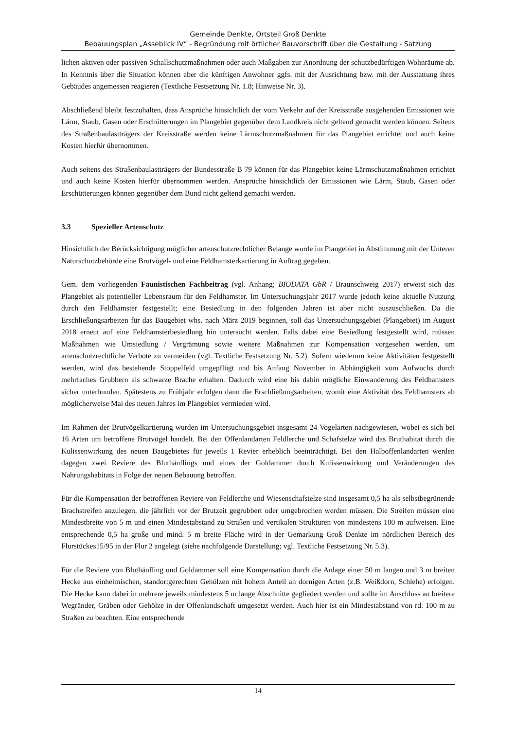Gemeinde Denkte, Ortsteil Groß Denkte
Bebauungsplan „Asseblick IV“ - Begründung mit örtlicher Bauvorschrift über die Gestaltung - Satzung
lichen aktiven oder passiven Schallschutzmaßnahmen oder auch Maßgaben zur Anordnung der schutzbedürftigen Wohnräume ab. In Kenntnis über die Situation können aber die künftigen Anwohner ggfs. mit der Ausrichtung bzw. mit der Ausstattung ihres Gebäudes angemessen reagieren (Textliche Festsetzung Nr. 1.8; Hinweise Nr. 3).
Abschließend bleibt festzuhalten, dass Ansprüche hinsichtlich der vom Verkehr auf der Kreisstraße ausgehenden Emissionen wie Lärm, Staub, Gasen oder Erschütterungen im Plangebiet gegenüber dem Landkreis nicht geltend gemacht werden können. Seitens des Straßenbaulastträgers der Kreisstraße werden keine Lärmschutzmaßnahmen für das Plangebiet errichtet und auch keine Kosten hierfür übernommen.
Auch seitens des Straßenbaulastträgers der Bundesstraße B 79 können für das Plangebiet keine Lärmschutzmaßnahmen errichtet und auch keine Kosten hierfür übernommen werden. Ansprüche hinsichtlich der Emissionen wie Lärm, Staub, Gasen oder Erschütterungen können gegenüber dem Bund nicht geltend gemacht werden.
3.3 Spezieller Artenschutz
Hinsichtlich der Berücksichtigung möglicher artenschutzrechtlicher Belange wurde im Plangebiet in Abstimmung mit der Unteren Naturschutzbehörde eine Brutvögel- und eine Feldhamsterkartierung in Auftrag gegeben.
Gem. dem vorliegenden Faunistischen Fachbeitrag (vgl. Anhang; BIODATA GbR / Braunschweig 2017) erweist sich das Plangebiet als potentieller Lebensraum für den Feldhamster. Im Untersuchungsjahr 2017 wurde jedoch keine aktuelle Nutzung durch den Feldhamster festgestellt; eine Besiedlung in den folgenden Jahren ist aber nicht auszuschließen. Da die Erschließungsarbeiten für das Baugebiet whs. nach März 2019 beginnen, soll das Untersuchungsgebiet (Plangebiet) im August 2018 erneut auf eine Feldhamsterbesiedlung hin untersucht werden. Falls dabei eine Besiedlung festgestellt wird, müssen Maßnahmen wie Umsiedlung / Vergrämung sowie weitere Maßnahmen zur Kompensation vorgesehen werden, um artenschutzrechtliche Verbote zu vermeiden (vgl. Textliche Festsetzung Nr. 5.2). Sofern wiederum keine Aktivitäten festgestellt werden, wird das bestehende Stoppelfeld umgepflügt und bis Anfang November in Abhängigkeit vom Aufwuchs durch mehrfaches Grubbern als schwarze Brache erhalten. Dadurch wird eine bis dahin mögliche Einwanderung des Feldhamsters sicher unterbunden. Spätestens zu Frühjahr erfolgen dann die Erschließungsarbeiten, womit eine Aktivität des Feldhamsters ab möglicherweise Mai des neuen Jahres im Plangebiet vermieden wird.
Im Rahmen der Brutvögelkartierung wurden im Untersuchungsgebiet insgesamt 24 Vogelarten nachgewiesen, wobei es sich bei 16 Arten um betroffene Brutvögel handelt. Bei den Offenlandarten Feldlerche und Schafstelze wird das Bruthabitat durch die Kulissenwirkung des neuen Baugebietes für jeweils 1 Revier erheblich beeinträchtigt. Bei den Halboffenlandarten werden dagegen zwei Reviere des Bluthänflings und eines der Goldammer durch Kulissenwirkung und Veränderungen des Nahrungshabitats in Folge der neuen Bebauung betroffen.
Für die Kompensation der betroffenen Reviere von Feldlerche und Wiesenschafstelze sind insgesamt 0,5 ha als selbstbegrünende Brachstreifen anzulegen, die jährlich vor der Brutzeit gegrubbert oder umgebrochen werden müssen. Die Streifen müssen eine Mindestbreite von 5 m und einen Mindestabstand zu Straßen und vertikalen Strukturen von mindestens 100 m aufweisen. Eine entsprechende 0,5 ha große und mind. 5 m breite Fläche wird in der Gemarkung Groß Denkte im nördlichen Bereich des Flurstückes15/95 in der Flur 2 angelegt (siehe nachfolgende Darstellung; vgl. Textliche Festsetzung Nr. 5.3).
Für die Reviere von Bluthänfling und Goldammer soll eine Kompensation durch die Anlage einer 50 m langen und 3 m breiten Hecke aus einheimischen, standortgerechten Gehölzen mit hohem Anteil an dornigen Arten (z.B. Weißdorn, Schlehe) erfolgen. Die Hecke kann dabei in mehrere jeweils mindestens 5 m lange Abschnitte gegliedert werden und sollte im Anschluss an breitere Wegränder, Gräben oder Gehölze in der Offenlandschaft umgesetzt werden. Auch hier ist ein Mindestabstand von rd. 100 m zu Straßen zu beachten. Eine entsprechende
14